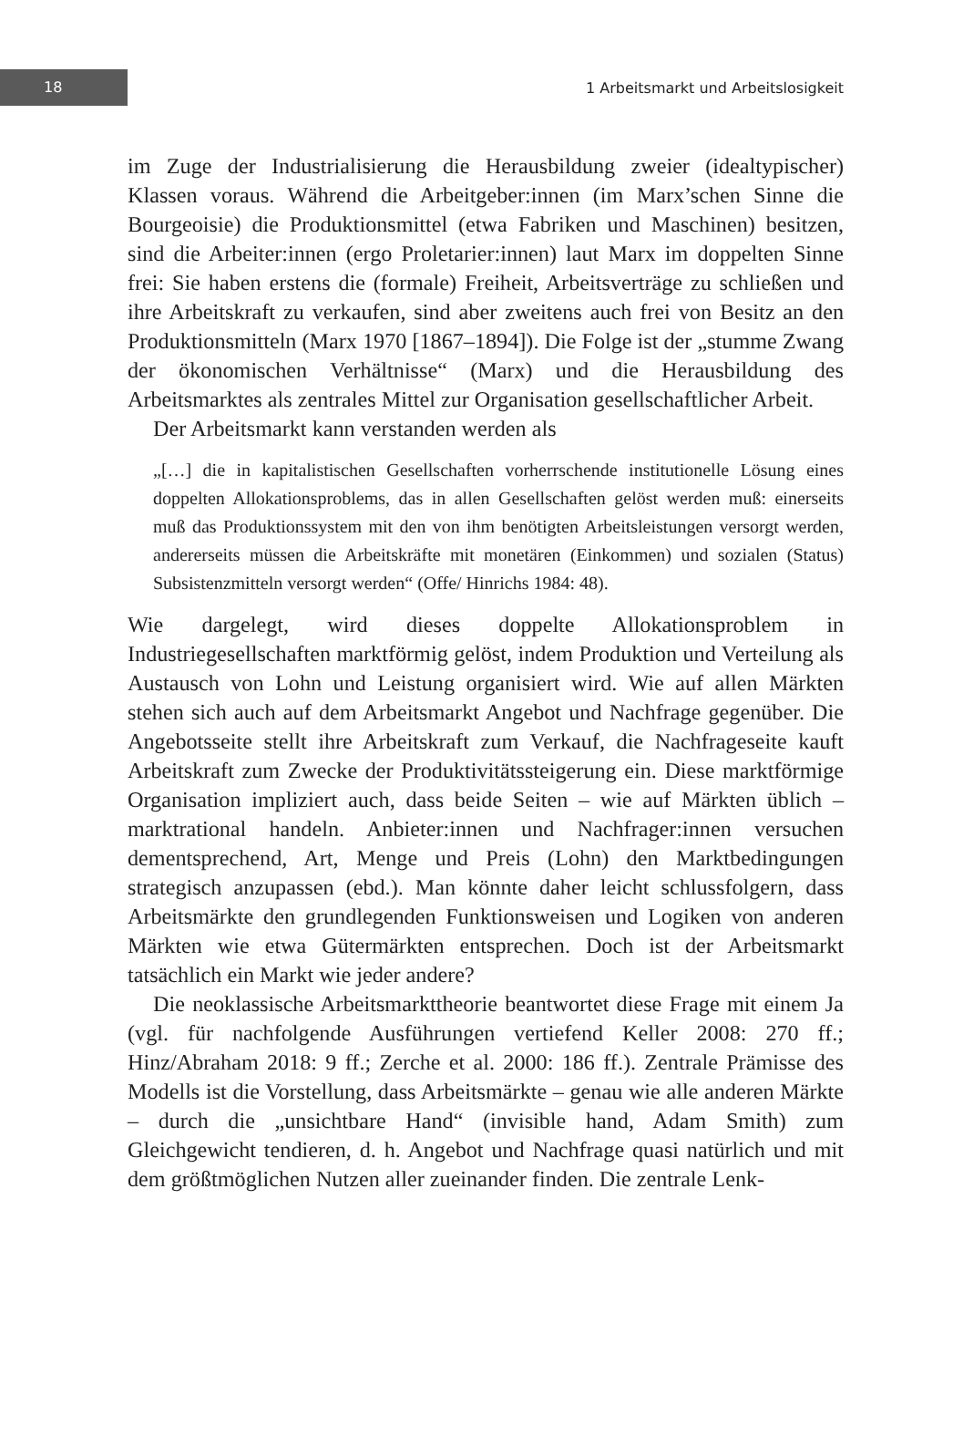18
1 Arbeitsmarkt und Arbeitslosigkeit
im Zuge der Industrialisierung die Herausbildung zweier (idealtypischer) Klassen voraus. Während die Arbeitgeber:innen (im Marx’schen Sinne die Bourgeoisie) die Produktionsmittel (etwa Fabriken und Maschinen) besitzen, sind die Arbeiter:innen (ergo Proletarier:innen) laut Marx im doppelten Sinne frei: Sie haben erstens die (formale) Freiheit, Arbeitsverträge zu schließen und ihre Arbeitskraft zu verkaufen, sind aber zweitens auch frei von Besitz an den Produktionsmitteln (Marx 1970 [1867–1894]). Die Folge ist der „stumme Zwang der ökonomischen Verhältnisse“ (Marx) und die Herausbildung des Arbeitsmarktes als zentrales Mittel zur Organisation gesellschaftlicher Arbeit.
Der Arbeitsmarkt kann verstanden werden als
„[…] die in kapitalistischen Gesellschaften vorherrschende institutionelle Lösung eines doppelten Allokationsproblems, das in allen Gesellschaften gelöst werden muß: einerseits muß das Produktionssystem mit den von ihm benötigten Arbeitsleistungen versorgt werden, andererseits müssen die Arbeitskräfte mit monetären (Einkommen) und sozialen (Status) Subsistenzmitteln versorgt werden“ (Offe/ Hinrichs 1984: 48).
Wie dargelegt, wird dieses doppelte Allokationsproblem in Industriegesellschaften marktförmig gelöst, indem Produktion und Verteilung als Austausch von Lohn und Leistung organisiert wird. Wie auf allen Märkten stehen sich auch auf dem Arbeitsmarkt Angebot und Nachfrage gegenüber. Die Angebotsseite stellt ihre Arbeitskraft zum Verkauf, die Nachfrageseite kauft Arbeitskraft zum Zwecke der Produktivitätssteigerung ein. Diese marktförmige Organisation impliziert auch, dass beide Seiten – wie auf Märkten üblich – marktrational handeln. Anbieter:innen und Nachfrager:innen versuchen dementsprechend, Art, Menge und Preis (Lohn) den Marktbedingungen strategisch anzupassen (ebd.). Man könnte daher leicht schlussfolgern, dass Arbeitsmärkte den grundlegenden Funktionsweisen und Logiken von anderen Märkten wie etwa Gütermärkten entsprechen. Doch ist der Arbeitsmarkt tatsächlich ein Markt wie jeder andere?
Die neoklassische Arbeitsmarkttheorie beantwortet diese Frage mit einem Ja (vgl. für nachfolgende Ausführungen vertiefend Keller 2008: 270 ff.; Hinz/Abraham 2018: 9 ff.; Zerche et al. 2000: 186 ff.). Zentrale Prämisse des Modells ist die Vorstellung, dass Arbeitsmärkte – genau wie alle anderen Märkte – durch die „unsichtbare Hand“ (invisible hand, Adam Smith) zum Gleichgewicht tendieren, d. h. Angebot und Nachfrage quasi natürlich und mit dem größtmöglichen Nutzen aller zueinander finden. Die zentrale Lenk-